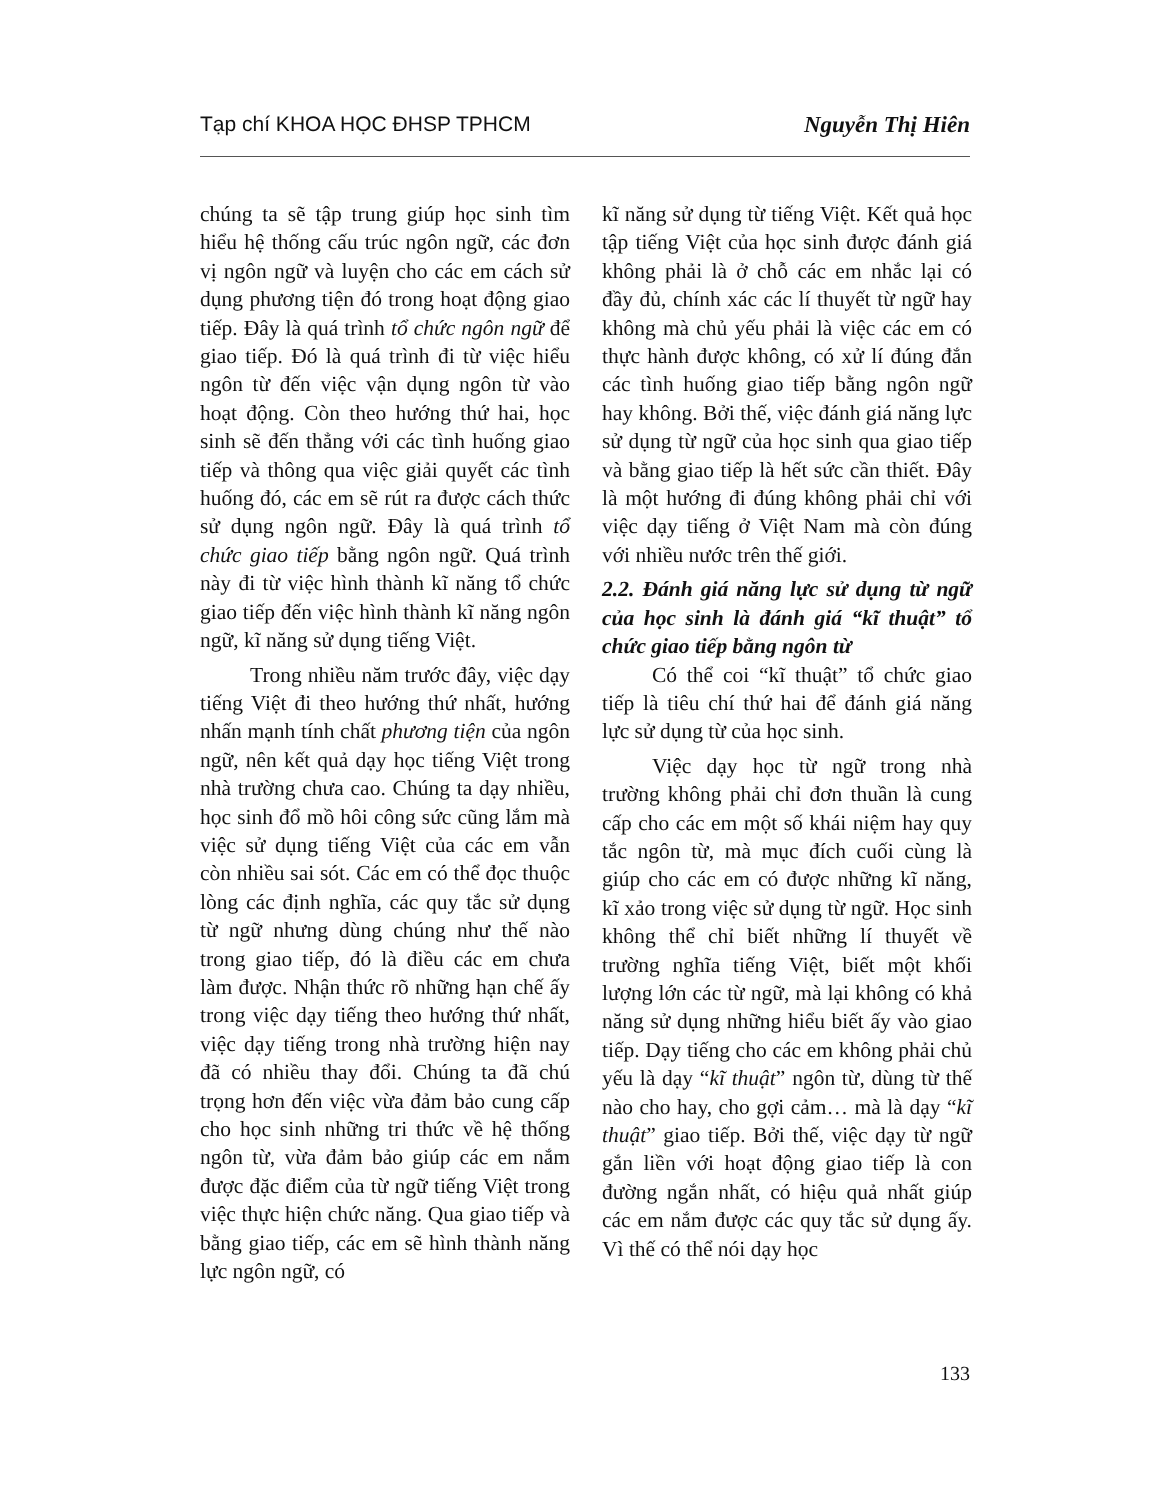Tạp chí KHOA HỌC ĐHSP TPHCM Nguyễn Thị Hiên
chúng ta sẽ tập trung giúp học sinh tìm hiểu hệ thống cấu trúc ngôn ngữ, các đơn vị ngôn ngữ và luyện cho các em cách sử dụng phương tiện đó trong hoạt động giao tiếp. Đây là quá trình tổ chức ngôn ngữ để giao tiếp. Đó là quá trình đi từ việc hiểu ngôn từ đến việc vận dụng ngôn từ vào hoạt động. Còn theo hướng thứ hai, học sinh sẽ đến thẳng với các tình huống giao tiếp và thông qua việc giải quyết các tình huống đó, các em sẽ rút ra được cách thức sử dụng ngôn ngữ. Đây là quá trình tổ chức giao tiếp bằng ngôn ngữ. Quá trình này đi từ việc hình thành kĩ năng tổ chức giao tiếp đến việc hình thành kĩ năng ngôn ngữ, kĩ năng sử dụng tiếng Việt.
Trong nhiều năm trước đây, việc dạy tiếng Việt đi theo hướng thứ nhất, hướng nhấn mạnh tính chất phương tiện của ngôn ngữ, nên kết quả dạy học tiếng Việt trong nhà trường chưa cao. Chúng ta dạy nhiều, học sinh đổ mồ hôi công sức cũng lắm mà việc sử dụng tiếng Việt của các em vẫn còn nhiều sai sót. Các em có thể đọc thuộc lòng các định nghĩa, các quy tắc sử dụng từ ngữ nhưng dùng chúng như thế nào trong giao tiếp, đó là điều các em chưa làm được. Nhận thức rõ những hạn chế ấy trong việc dạy tiếng theo hướng thứ nhất, việc dạy tiếng trong nhà trường hiện nay đã có nhiều thay đổi. Chúng ta đã chú trọng hơn đến việc vừa đảm bảo cung cấp cho học sinh những tri thức về hệ thống ngôn từ, vừa đảm bảo giúp các em nắm được đặc điểm của từ ngữ tiếng Việt trong việc thực hiện chức năng. Qua giao tiếp và bằng giao tiếp, các em sẽ hình thành năng lực ngôn ngữ, có
kĩ năng sử dụng từ tiếng Việt. Kết quả học tập tiếng Việt của học sinh được đánh giá không phải là ở chỗ các em nhắc lại có đầy đủ, chính xác các lí thuyết từ ngữ hay không mà chủ yếu phải là việc các em có thực hành được không, có xử lí đúng đắn các tình huống giao tiếp bằng ngôn ngữ hay không. Bởi thế, việc đánh giá năng lực sử dụng từ ngữ của học sinh qua giao tiếp và bằng giao tiếp là hết sức cần thiết. Đây là một hướng đi đúng không phải chỉ với việc dạy tiếng ở Việt Nam mà còn đúng với nhiều nước trên thế giới.
2.2. Đánh giá năng lực sử dụng từ ngữ của học sinh là đánh giá “kĩ thuật” tổ chức giao tiếp bằng ngôn từ
Có thể coi “kĩ thuật” tổ chức giao tiếp là tiêu chí thứ hai để đánh giá năng lực sử dụng từ của học sinh.
Việc dạy học từ ngữ trong nhà trường không phải chỉ đơn thuần là cung cấp cho các em một số khái niệm hay quy tắc ngôn từ, mà mục đích cuối cùng là giúp cho các em có được những kĩ năng, kĩ xảo trong việc sử dụng từ ngữ. Học sinh không thể chỉ biết những lí thuyết về trường nghĩa tiếng Việt, biết một khối lượng lớn các từ ngữ, mà lại không có khả năng sử dụng những hiểu biết ấy vào giao tiếp. Dạy tiếng cho các em không phải chủ yếu là dạy “kĩ thuật” ngôn từ, dùng từ thế nào cho hay, cho gợi cảm… mà là dạy “kĩ thuật” giao tiếp. Bởi thế, việc dạy từ ngữ gắn liền với hoạt động giao tiếp là con đường ngắn nhất, có hiệu quả nhất giúp các em nắm được các quy tắc sử dụng ấy. Vì thế có thể nói dạy học
133